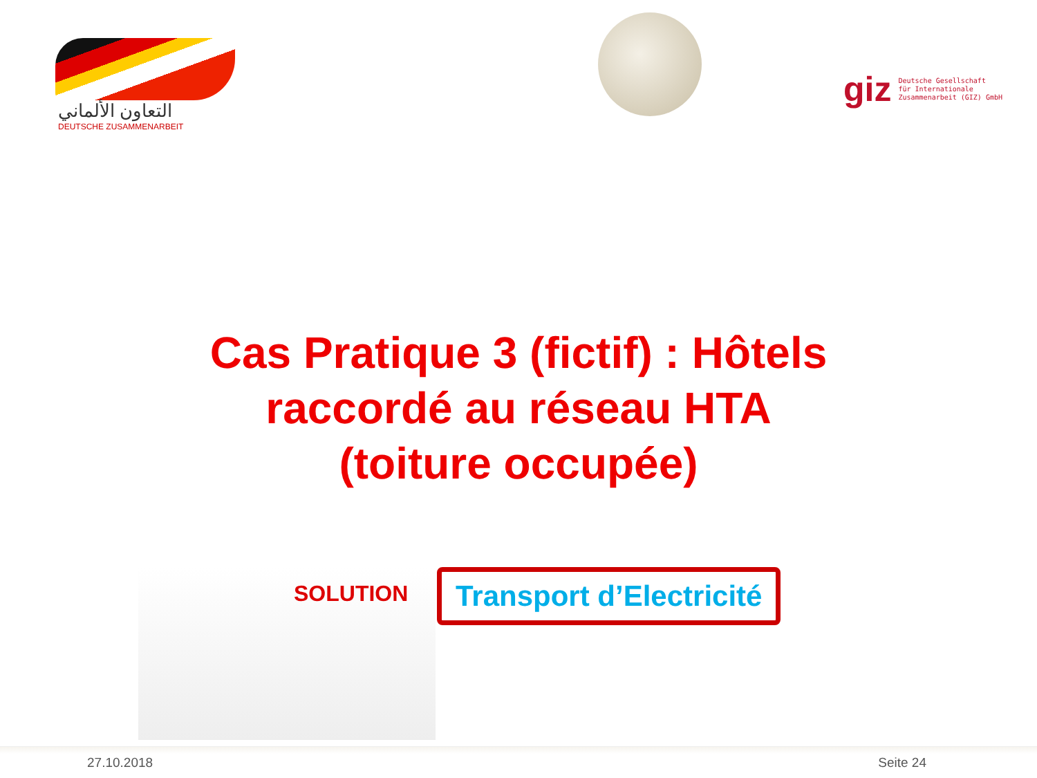التعاون الألماني
DEUTSCHE ZUSAMMENARBEIT
giz Deutsche Gesellschaft
für Internationale
Zusammenarbeit (GIZ) GmbH
Cas Pratique 3 (fictif) : Hôtels
raccordé au réseau HTA
(toiture occupée)
SOLUTION
Transport d’Electricité
27.10.2018 Seite 24